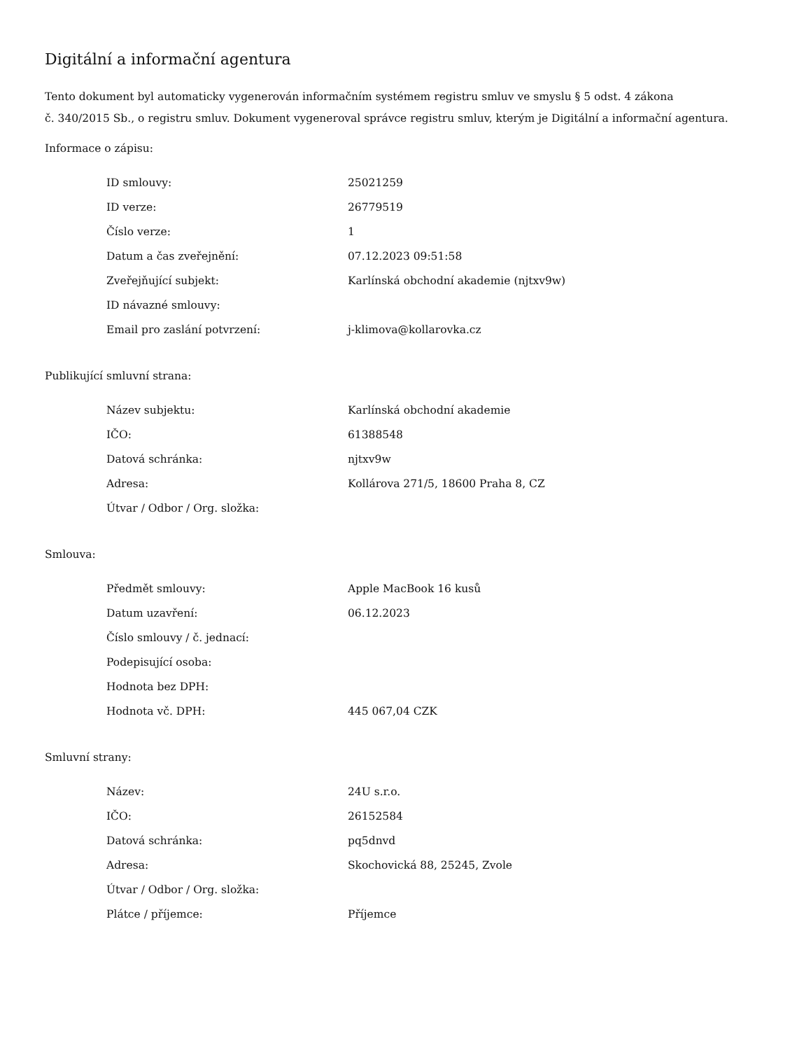Digitální a informační agentura
Tento dokument byl automaticky vygenerován informačním systémem registru smluv ve smyslu § 5 odst. 4 zákona
č. 340/2015 Sb., o registru smluv. Dokument vygeneroval správce registru smluv, kterým je Digitální a informační agentura.
Informace o zápisu:
| ID smlouvy: | 25021259 |
| ID verze: | 26779519 |
| Číslo verze: | 1 |
| Datum a čas zveřejnění: | 07.12.2023 09:51:58 |
| Zveřejňující subjekt: | Karlínská obchodní akademie (njtxv9w) |
| ID návazné smlouvy: | |
| Email pro zaslání potvrzení: | j-klimova@kollarovka.cz |
Publikující smluvní strana:
| Název subjektu: | Karlínská obchodní akademie |
| IČO: | 61388548 |
| Datová schránka: | njtxv9w |
| Adresa: | Kollárova 271/5, 18600 Praha 8, CZ |
| Útvar / Odbor / Org. složka: | |
Smlouva:
| Předmět smlouvy: | Apple MacBook 16 kusů |
| Datum uzavření: | 06.12.2023 |
| Číslo smlouvy / č. jednací: | |
| Podepisující osoba: | |
| Hodnota bez DPH: | |
| Hodnota vč. DPH: | 445 067,04 CZK |
Smluvní strany:
| Název: | 24U s.r.o. |
| IČO: | 26152584 |
| Datová schránka: | pq5dnvd |
| Adresa: | Skochovická 88, 25245, Zvole |
| Útvar / Odbor / Org. složka: | |
| Plátce / příjemce: | Příjemce |